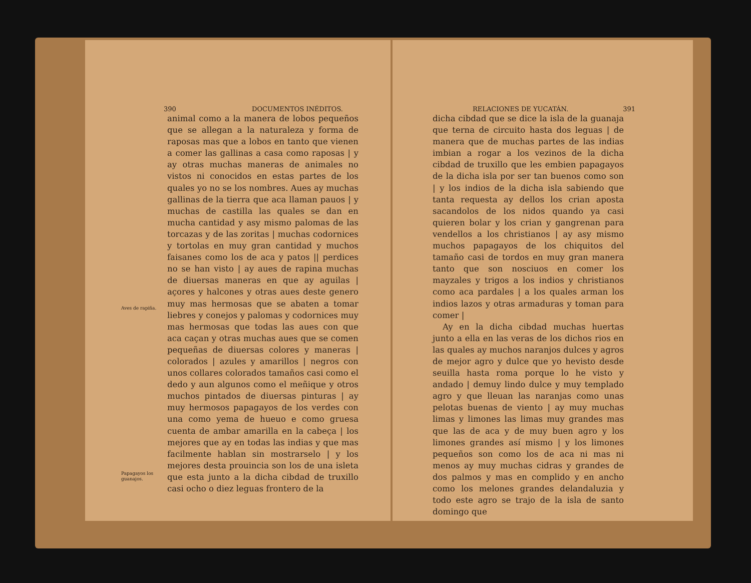390 DOCUMENTOS INÉDITOS.
Aves de rapiña.
Papagayos los guanajos.
animal como a la manera de lobos pequeños que se allegan a la naturaleza y forma de raposas mas que a lobos en tanto que vienen a comer las gallinas a casa como raposas | y ay otras muchas maneras de animales no vistos ni conocidos en estas partes de los quales yo no se los nombres. Aues ay muchas gallinas de la tierra que aca llaman pauos | y muchas de castilla las quales se dan en mucha cantidad y asy mismo palomas de las torcazas y de las zoritas | muchas codornices y tortolas en muy gran cantidad y muchos faisanes como los de aca y patos || perdices no se han visto | ay aues de rapina muchas de diuersas maneras en que ay aguilas | açores y halcones y otras aues deste genero muy mas hermosas que se abaten a tomar liebres y conejos y palomas y codornices muy mas hermosas que todas las aues con que aca caçan y otras muchas aues que se comen pequeñas de diuersas colores y maneras | colorados | azules y amarillos | negros con unos collares colorados tamaños casi como el dedo y aun algunos como el meñique y otros muchos pintados de diuersas pinturas | ay muy hermosos papagayos de los verdes con una como yema de hueuo e como gruesa cuenta de ambar amarilla en la cabeça | los mejores que ay en todas las indias y que mas facilmente hablan sin mostrarselo | y los mejores desta prouincia son los de una isleta que esta junto a la dicha cibdad de truxillo casi ocho o diez leguas frontero de la
RELACIONES DE YUCATÁN. 391
dicha cibdad que se dice la isla de la guanaja que terna de circuito hasta dos leguas | de manera que de muchas partes de las indias imbian a rogar a los vezinos de la dicha cibdad de truxillo que les embien papagayos de la dicha isla por ser tan buenos como son | y los indios de la dicha isla sabiendo que tanta requesta ay dellos los crian aposta sacandolos de los nidos quando ya casi quieren bolar y los crian y gangrenan para vendellos a los christianos | ay asy mismo muchos papagayos de los chiquitos del tamaño casi de tordos en muy gran manera tanto que son nosciuos en comer los mayzales y trigos a los indios y christianos como aca pardales | a los quales arman los indios lazos y otras armaduras y toman para comer |
Ay en la dicha cibdad muchas huertas junto a ella en las veras de los dichos rios en las quales ay muchos naranjos dulces y agros de mejor agro y dulce que yo hevisto desde seuilla hasta roma porque lo he visto y andado | demuy lindo dulce y muy templado agro y que lleuan las naranjas como unas pelotas buenas de viento | ay muy muchas limas y limones las limas muy grandes mas que las de aca y de muy buen agro y los limones grandes así mismo | y los limones pequeños son como los de aca ni mas ni menos ay muy muchas cidras y grandes de dos palmos y mas en complido y en ancho como los melones grandes delandaluzia y todo este agro se trajo de la isla de santo domingo que